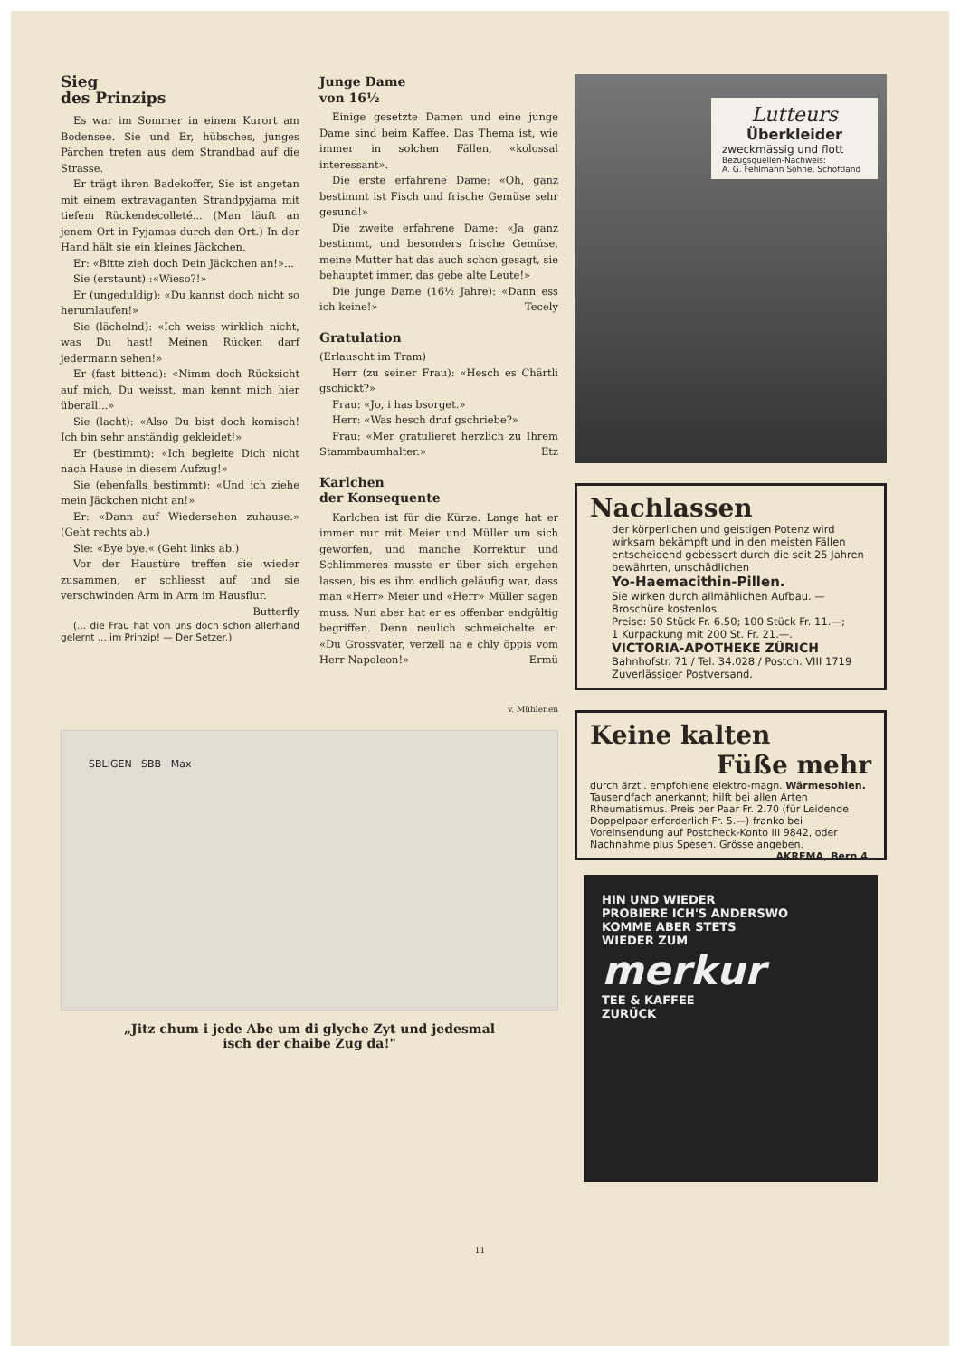Sieg
des Prinzips
Es war im Sommer in einem Kurort am Bodensee. Sie und Er, hübsches, junges Pärchen treten aus dem Strandbad auf die Strasse.
Er trägt ihren Badekoffer, Sie ist angetan mit einem extravaganten Strandpyjama mit tiefem Rückendecolleté... (Man läuft an jenem Ort in Pyjamas durch den Ort.) In der Hand hält sie ein kleines Jäckchen.
Er: «Bitte zieh doch Dein Jäckchen an!»...
Sie (erstaunt) :«Wieso?!»
Er (ungeduldig): «Du kannst doch nicht so herumlaufen!»
Sie (lächelnd): «Ich weiss wirklich nicht, was Du hast! Meinen Rücken darf jedermann sehen!»
Er (fast bittend): «Nimm doch Rücksicht auf mich, Du weisst, man kennt mich hier überall...»
Sie (lacht): «Also Du bist doch komisch! Ich bin sehr anständig gekleidet!»
Er (bestimmt): «Ich begleite Dich nicht nach Hause in diesem Aufzug!»
Sie (ebenfalls bestimmt): «Und ich ziehe mein Jäckchen nicht an!»
Er: «Dann auf Wiedersehen zuhause.» (Geht rechts ab.)
Sie: «Bye bye.« (Geht links ab.)
Vor der Haustüre treffen sie wieder zusammen, er schliesst auf und sie verschwinden Arm in Arm im Hausflur.
Butterfly
(... die Frau hat von uns doch schon allerhand gelernt ... im Prinzip! — Der Setzer.)
Junge Dame
von 16½
Einige gesetzte Damen und eine junge Dame sind beim Kaffee. Das Thema ist, wie immer in solchen Fällen, «kolossal interessant».
Die erste erfahrene Dame: «Oh, ganz bestimmt ist Fisch und frische Gemüse sehr gesund!»
Die zweite erfahrene Dame: «Ja ganz bestimmt, und besonders frische Gemüse, meine Mutter hat das auch schon gesagt, sie behauptet immer, das gebe alte Leute!»
Die junge Dame (16½ Jahre): «Dann ess ich keine!» Tecely
Gratulation
(Erlauscht im Tram)
Herr (zu seiner Frau): «Hesch es Chärtli gschickt?»
Frau: «Jo, i has bsorget.»
Herr: «Was hesch druf gschriebe?»
Frau: «Mer gratulieret herzlich zu Ihrem Stammbaumhalter.» Etz
Karlchen
der Konsequente
Karlchen ist für die Kürze. Lange hat er immer nur mit Meier und Müller um sich geworfen, und manche Korrektur und Schlimmeres musste er über sich ergehen lassen, bis es ihm endlich geläufig war, dass man «Herr» Meier und «Herr» Müller sagen muss. Nun aber hat er es offenbar endgültig begriffen. Denn neulich schmeichelte er: «Du Grossvater, verzell na e chly öppis vom Herr Napoleon!» Ermü
v. Mühlenen
SBLIGEN SBB Max
„Jitz chum i jede Abe um di glyche Zyt und jedesmal
isch der chaibe Zug da!"
Lutteurs
Überkleider
zweckmässig und flott
Bezugsquellen-Nachweis:
A. G. Fehlmann Söhne, Schöftland
Nachlassen
der körperlichen und geistigen Potenz wird wirksam bekämpft und in den meisten Fällen entscheidend gebessert durch die seit 25 Jahren bewährten, unschädlichen
Yo-Haemacithin-Pillen.
Sie wirken durch allmählichen Aufbau. — Broschüre kostenlos.
Preise: 50 Stück Fr. 6.50; 100 Stück Fr. 11.—;
1 Kurpackung mit 200 St. Fr. 21.—.
VICTORIA-APOTHEKE ZÜRICH
Bahnhofstr. 71 / Tel. 34.028 / Postch. VIII 1719
Zuverlässiger Postversand.
Keine kalten
Füße mehr
durch ärztl. empfohlene elektro-magn. Wärmesohlen. Tausendfach anerkannt; hilft bei allen Arten Rheumatismus. Preis per Paar Fr. 2.70 (für Leidende Doppelpaar erforderlich Fr. 5.—) franko bei Voreinsendung auf Postcheck-Konto III 9842, oder Nachnahme plus Spesen. Grösse angeben. AKREMA, Bern 4.
HIN UND WIEDER
PROBIERE ICH'S ANDERSWO
KOMME ABER STETS
WIEDER ZUM
merkur
TEE & KAFFEE
ZURÜCK
11